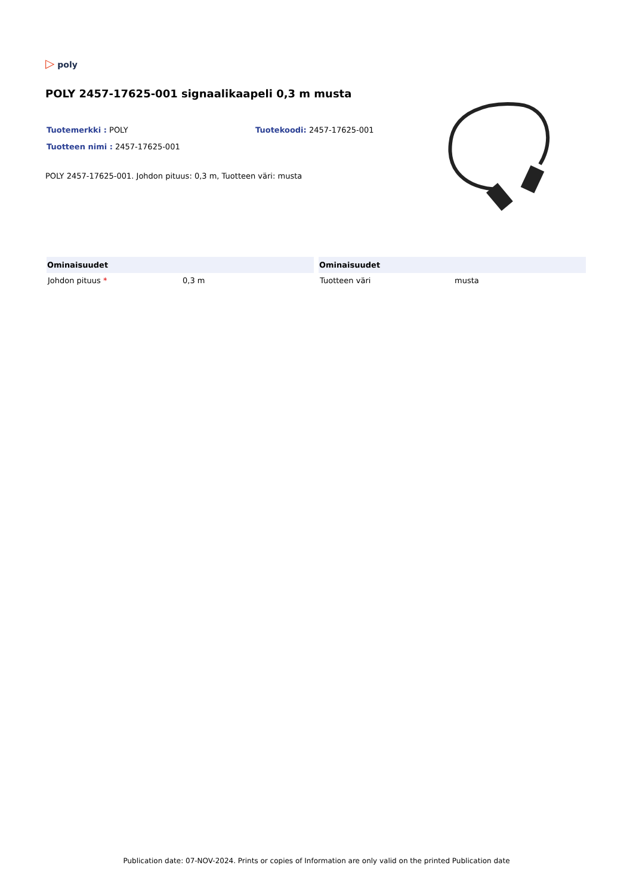▷ poly
POLY 2457-17625-001 signaalikaapeli 0,3 m musta
Tuotemerkki : POLY Tuotekoodi: 2457-17625-001
Tuotteen nimi : 2457-17625-001
POLY 2457-17625-001. Johdon pituus: 0,3 m, Tuotteen väri: musta
| Ominaisuudet | | Ominaisuudet |
| --- | --- | --- |
| Johdon pituus * 0,3 m | | Tuotteen väri musta |
Publication date: 07-NOV-2024. Prints or copies of Information are only valid on the printed Publication date